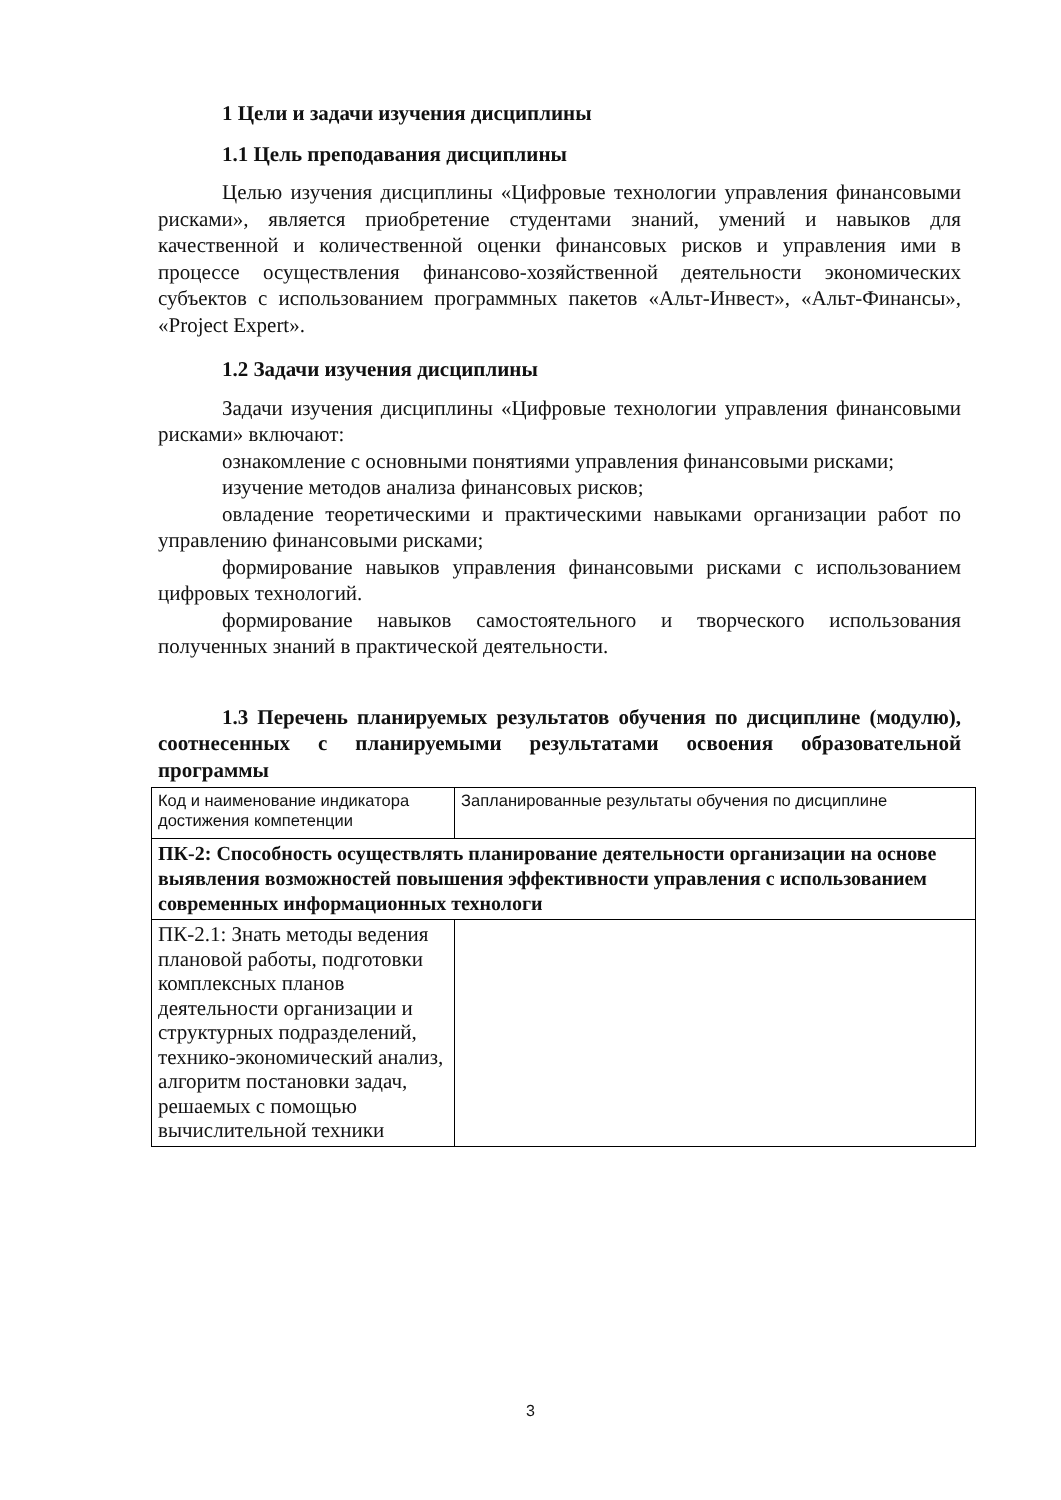1 Цели и задачи изучения дисциплины
1.1 Цель преподавания дисциплины
Целью изучения дисциплины «Цифровые технологии управления финансовыми рисками», является приобретение студентами знаний, умений и навыков для качественной и количественной оценки финансовых рисков и управления ими в процессе осуществления финансово-хозяйственной деятельности экономических субъектов с использованием программных пакетов «Альт-Инвест», «Альт-Финансы», «Project Expert».
1.2 Задачи изучения дисциплины
Задачи изучения дисциплины «Цифровые технологии управления финансовыми рисками» включают:
ознакомление с основными понятиями управления финансовыми рисками;
изучение методов анализа финансовых рисков;
овладение теоретическими и практическими навыками организации работ по управлению финансовыми рисками;
формирование навыков управления финансовыми рисками с использованием цифровых технологий.
формирование навыков самостоятельного и творческого использования полученных знаний в практической деятельности.
1.3 Перечень планируемых результатов обучения по дисциплине (модулю), соотнесенных с планируемыми результатами освоения образовательной программы
| Код и наименование индикатора достижения компетенции | Запланированные результаты обучения по дисциплине |
| ПК-2: Способность осуществлять планирование деятельности организации на основе выявления возможностей повышения эффективности управления с использованием современных информационных технологи | |
| ПК-2.1: Знать методы ведения плановой работы, подготовки комплексных планов деятельности организации и структурных подразделений, технико-экономический анализ, алгоритм постановки задач, решаемых с помощью вычислительной техники | |
3